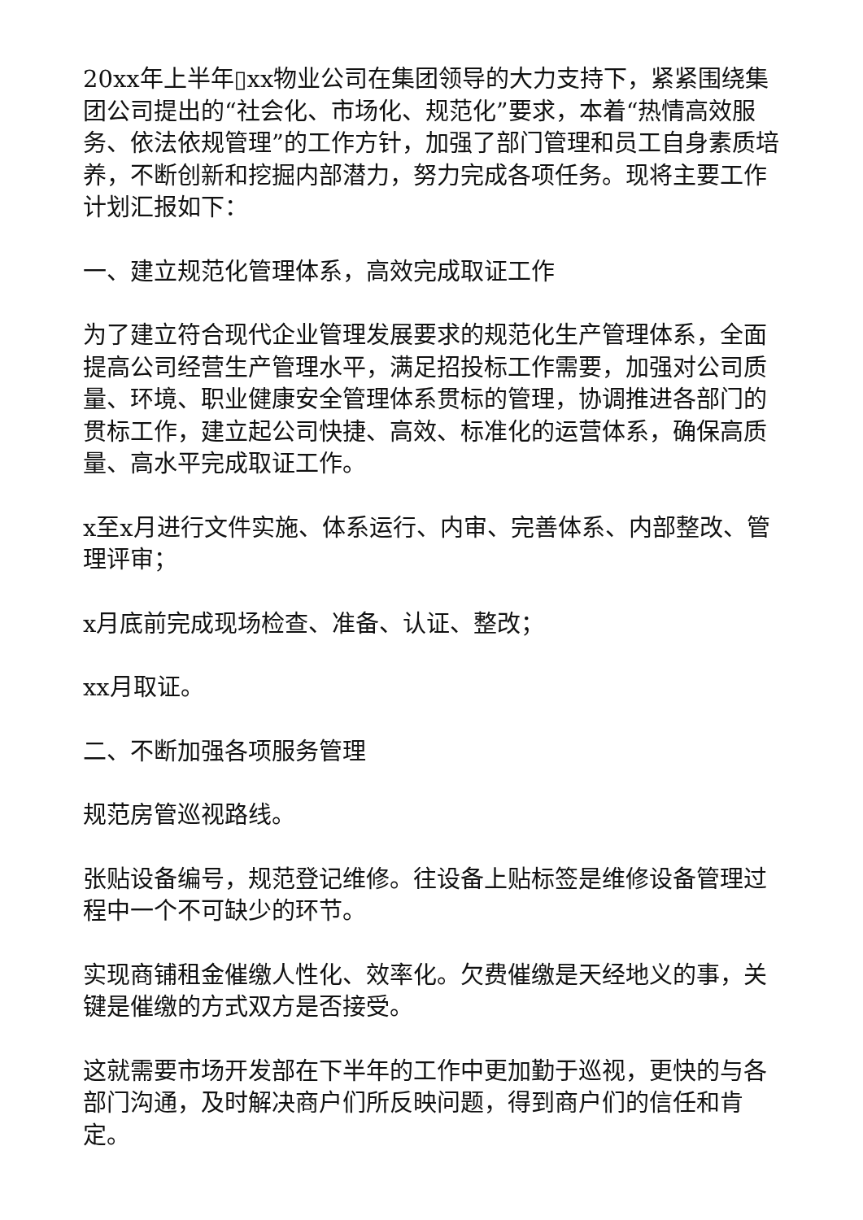20xx年上半年▯xx物业公司在集团领导的大力支持下，紧紧围绕集团公司提出的“社会化、市场化、规范化”要求，本着“热情高效服务、依法依规管理”的工作方针，加强了部门管理和员工自身素质培养，不断创新和挖掘内部潜力，努力完成各项任务。现将主要工作计划汇报如下：
一、建立规范化管理体系，高效完成取证工作
为了建立符合现代企业管理发展要求的规范化生产管理体系，全面提高公司经营生产管理水平，满足招投标工作需要，加强对公司质量、环境、职业健康安全管理体系贯标的管理，协调推进各部门的贯标工作，建立起公司快捷、高效、标准化的运营体系，确保高质量、高水平完成取证工作。
x至x月进行文件实施、体系运行、内审、完善体系、内部整改、管理评审；
x月底前完成现场检查、准备、认证、整改；
xx月取证。
二、不断加强各项服务管理
规范房管巡视路线。
张贴设备编号，规范登记维修。往设备上贴标签是维修设备管理过程中一个不可缺少的环节。
实现商铺租金催缴人性化、效率化。欠费催缴是天经地义的事，关键是催缴的方式双方是否接受。
这就需要市场开发部在下半年的工作中更加勤于巡视，更快的与各部门沟通，及时解决商户们所反映问题，得到商户们的信任和肯定。